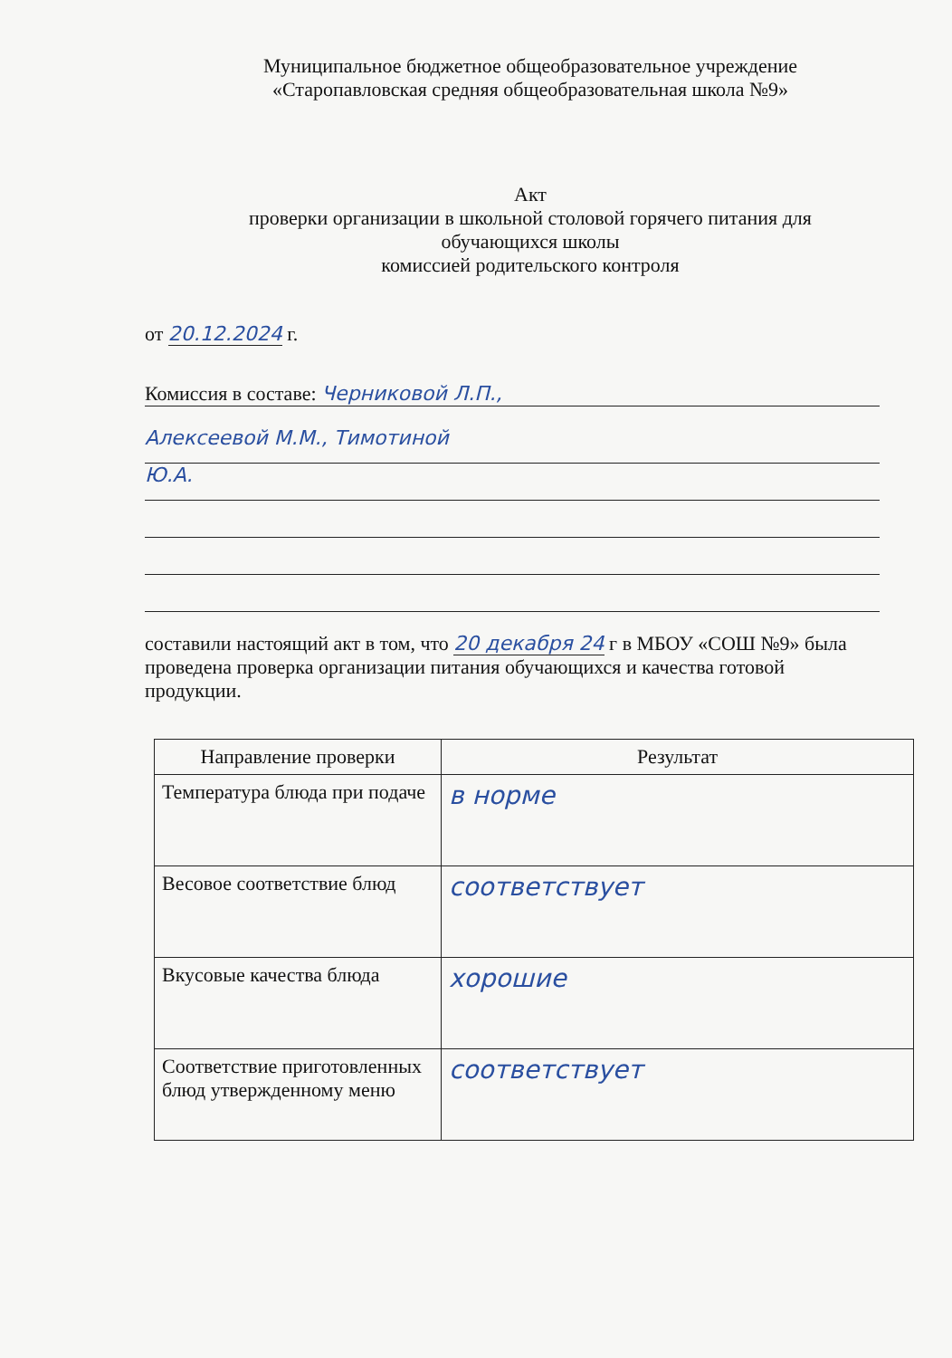Муниципальное бюджетное общеобразовательное учреждение
«Старопавловская средняя общеобразовательная школа №9»
Акт
проверки организации в школьной столовой горячего питания для
обучающихся школы
комиссией родительского контроля
от 20.12.2024 г.
Комиссия в составе: Черниковой Л.П.,
Алексеевой М.М., Тимотиной
Ю.А.
составили настоящий акт в том, что 20 декабря 24 г в МБОУ «СОШ №9» была проведена проверка организации питания обучающихся и качества готовой продукции.
| Направление проверки | Результат |
| --- | --- |
| Температура блюда при подаче | в норме |
| Весовое соответствие блюд | соответствует |
| Вкусовые качества блюда | хорошие |
| Соответствие приготовленных блюд утвержденному меню | соответствует |